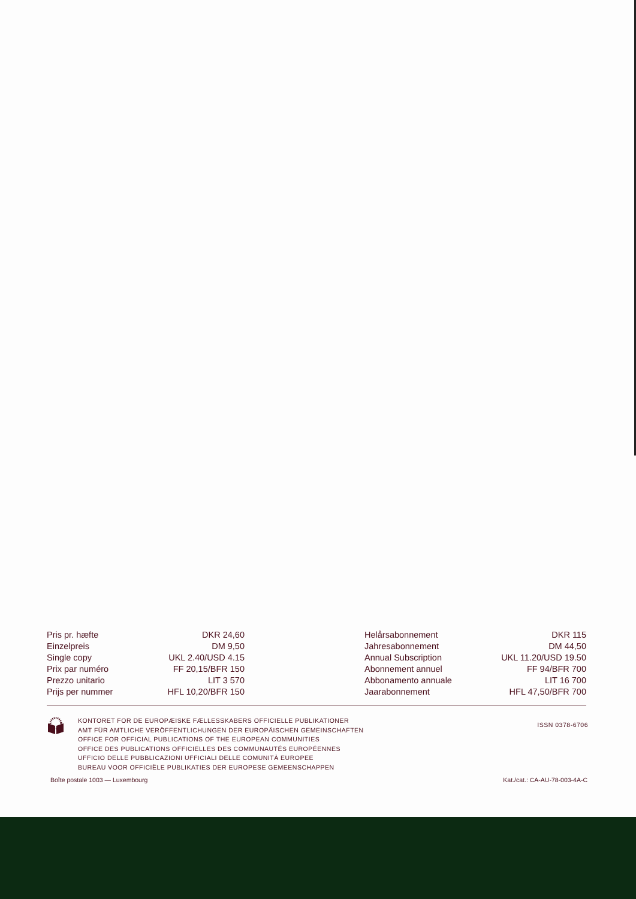| Pris pr. hæfte | DKR 24,60 |
| Einzelpreis | DM 9,50 |
| Single copy | UKL 2.40/USD 4.15 |
| Prix par numéro | FF 20,15/BFR 150 |
| Prezzo unitario | LIT 3 570 |
| Prijs per nummer | HFL 10,20/BFR 150 |
| Helårsabonnement | DKR 115 |
| Jahresabonnement | DM 44,50 |
| Annual Subscription | UKL 11.20/USD 19.50 |
| Abonnement annuel | FF 94/BFR 700 |
| Abbonamento annuale | LIT 16 700 |
| Jaarabonnement | HFL 47,50/BFR 700 |
KONTORET FOR DE EUROPÆISKE FÆLLESSKABERS OFFICIELLE PUBLIKATIONER
AMT FÜR AMTLICHE VERÖFFENTLICHUNGEN DER EUROPÄISCHEN GEMEINSCHAFTEN
OFFICE FOR OFFICIAL PUBLICATIONS OF THE EUROPEAN COMMUNITIES
OFFICE DES PUBLICATIONS OFFICIELLES DES COMMUNAUTÉS EUROPÉENNES
UFFICIO DELLE PUBBLICAZIONI UFFICIALI DELLE COMUNITÀ EUROPEE
BUREAU VOOR OFFICIËLE PUBLIKATIES DER EUROPESE GEMEENSCHAPPEN
ISSN 0378-6706
Boîte postale 1003 — Luxembourg Kat./cat.: CA-AU-78-003-4A-C